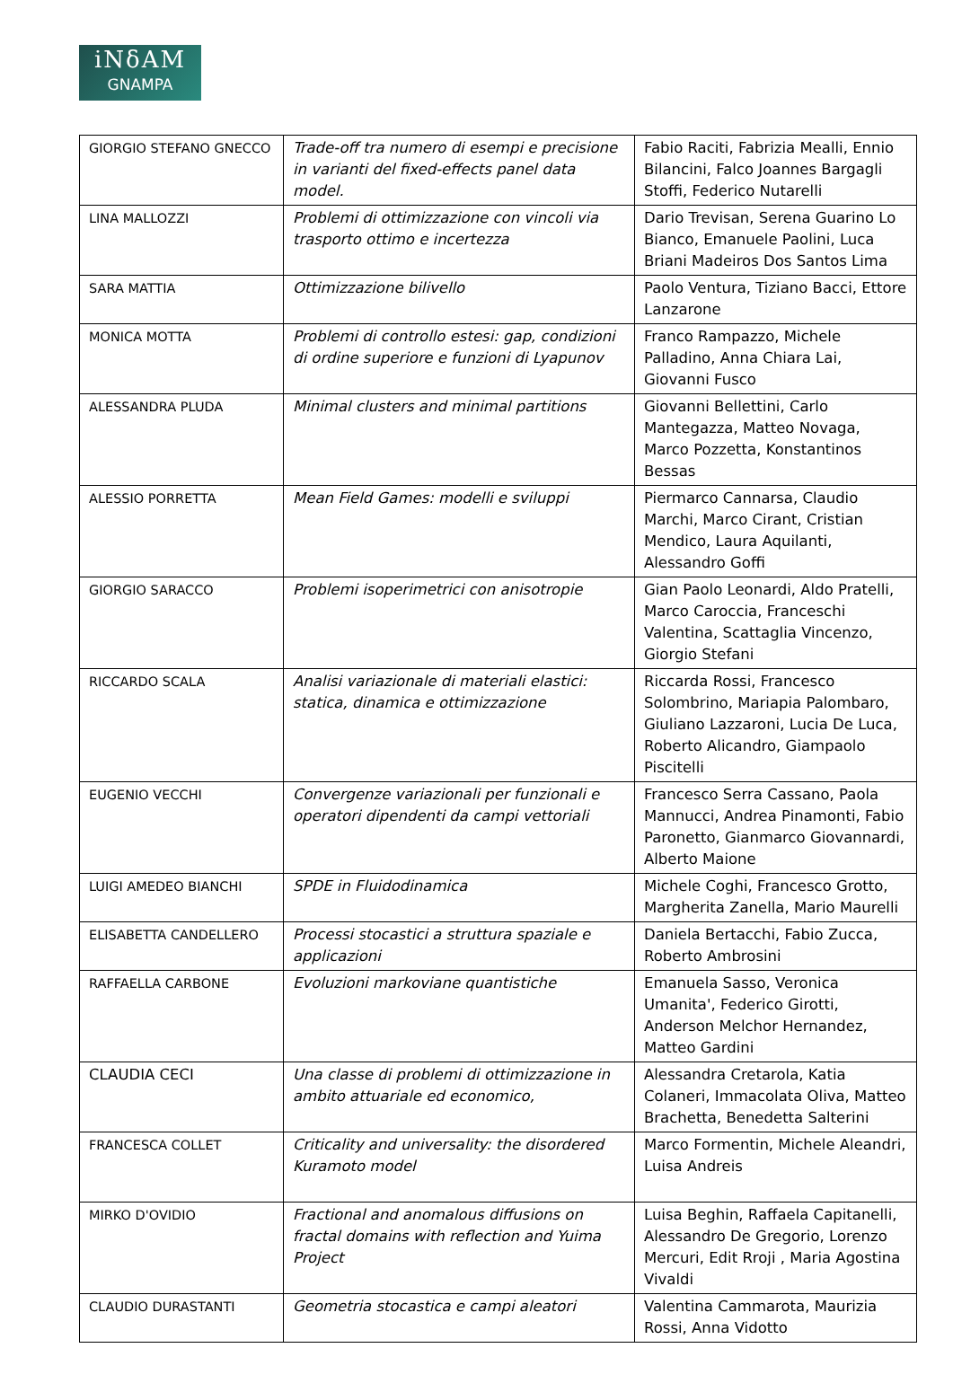iNδAM
GNAMPA
| GIORGIO STEFANO GNECCO | Trade-off tra numero di esempi e precisione in varianti del fixed-effects panel data model. | Fabio Raciti, Fabrizia Mealli, Ennio Bilancini, Falco Joannes Bargagli Stoffi, Federico Nutarelli |
| LINA MALLOZZI | Problemi di ottimizzazione con vincoli via trasporto ottimo e incertezza | Dario Trevisan, Serena Guarino Lo Bianco, Emanuele Paolini, Luca Briani Madeiros Dos Santos Lima |
| SARA MATTIA | Ottimizzazione bilivello | Paolo Ventura, Tiziano Bacci, Ettore Lanzarone |
| MONICA MOTTA | Problemi di controllo estesi: gap, condizioni di ordine superiore e funzioni di Lyapunov | Franco Rampazzo, Michele Palladino, Anna Chiara Lai, Giovanni Fusco |
| ALESSANDRA PLUDA | Minimal clusters and minimal partitions | Giovanni Bellettini, Carlo Mantegazza, Matteo Novaga, Marco Pozzetta, Konstantinos Bessas |
| ALESSIO PORRETTA | Mean Field Games: modelli e sviluppi | Piermarco Cannarsa, Claudio Marchi, Marco Cirant, Cristian Mendico, Laura Aquilanti, Alessandro Goffi |
| GIORGIO SARACCO | Problemi isoperimetrici con anisotropie | Gian Paolo Leonardi, Aldo Pratelli, Marco Caroccia, Franceschi Valentina, Scattaglia Vincenzo, Giorgio Stefani |
| RICCARDO SCALA | Analisi variazionale di materiali elastici: statica, dinamica e ottimizzazione | Riccarda Rossi, Francesco Solombrino, Mariapia Palombaro, Giuliano Lazzaroni, Lucia De Luca, Roberto Alicandro, Giampaolo Piscitelli |
| EUGENIO VECCHI | Convergenze variazionali per funzionali e operatori dipendenti da campi vettoriali | Francesco Serra Cassano, Paola Mannucci, Andrea Pinamonti, Fabio Paronetto, Gianmarco Giovannardi, Alberto Maione |
| LUIGI AMEDEO BIANCHI | SPDE in Fluidodinamica | Michele Coghi, Francesco Grotto, Margherita Zanella, Mario Maurelli |
| ELISABETTA CANDELLERO | Processi stocastici a struttura spaziale e applicazioni | Daniela Bertacchi, Fabio Zucca, Roberto Ambrosini |
| RAFFAELLA CARBONE | Evoluzioni markoviane quantistiche | Emanuela Sasso, Veronica Umanita', Federico Girotti, Anderson Melchor Hernandez, Matteo Gardini |
| CLAUDIA CECI | Una classe di problemi di ottimizzazione in ambito attuariale ed economico, | Alessandra Cretarola, Katia Colaneri, Immacolata Oliva, Matteo Brachetta, Benedetta Salterini |
| FRANCESCA COLLET | Criticality and universality: the disordered Kuramoto model | Marco Formentin, Michele Aleandri, Luisa Andreis |
| MIRKO D'OVIDIO | Fractional and anomalous diffusions on fractal domains with reflection and Yuima Project | Luisa Beghin, Raffaela Capitanelli, Alessandro De Gregorio, Lorenzo Mercuri, Edit Rroji , Maria Agostina Vivaldi |
| CLAUDIO DURASTANTI | Geometria stocastica e campi aleatori | Valentina Cammarota, Maurizia Rossi, Anna Vidotto |